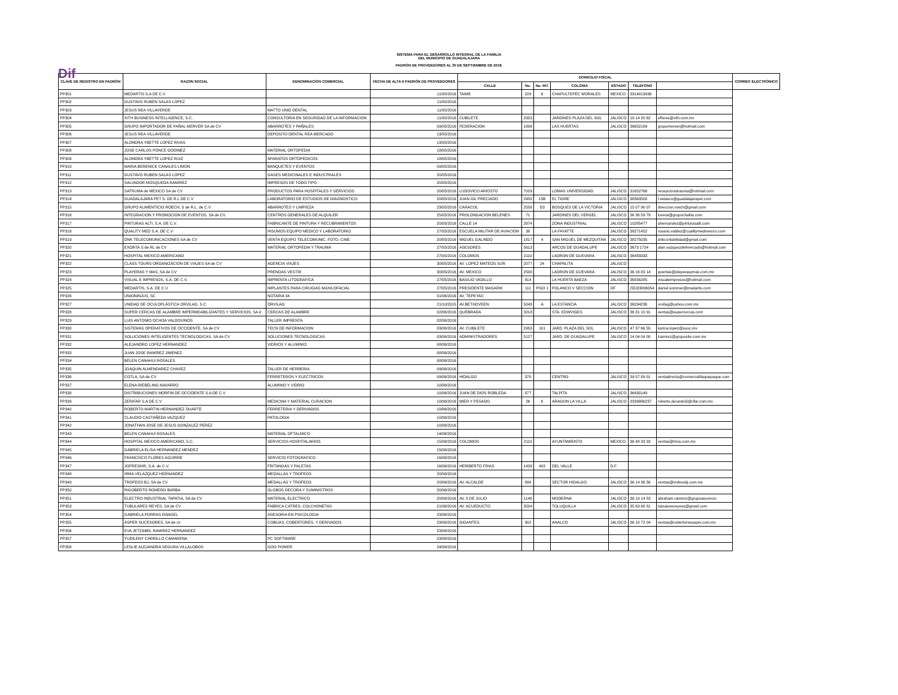Dif
SISTEMA PARA EL DESARROLLO INTEGRAL DE LA FAMILIA
DEL MUNICIPIO DE GUADALAJARA
PADRÓN DE PROVEEDORES AL 30 DE SEPTIEMBRE DE 2018.
| CLAVE DE REGISTRO EN PADRÓN | RAZON SOCIAL | DENOMINACIÓN COMERCIAL | FECHA DE ALTA A PADRÓN DE PROVEEDORES | DOMICILIO FISCAL | | | | | | | CORREO ELECTRÓNICO |
| --- | --- | --- | --- | --- | --- | --- | --- | --- | --- | --- | --- |
| | | | | CALLE | No. | No. INT. | COLONIA | ESTADO | TELEFONO | | |
| PP301 | MEDARTIS S.A DE C.V | | 11/05/2016 | TAIME | 229 | 6 | CHAPULTEPEC MORALES | MEXICO | 3314013936 | | |
| PP302 | GUSTAVO RUBEN SALAS LOPEZ | | 11/05/2016 | | | | | | | | |
| PP303 | JESUS REA VILLAVERDE | MATTO UNID DENTAL | 11/05/2016 | | | | | | | | |
| PP304 | XITH BUSINESS INTELLIGENCE, S.C. | CONSULTORIA EN SEGURIDAD DE LA INFORMACION | 11/05/2016 | CUBILETE | 2953 | | JARDINES PLAZA DEL SOL | JALISCO | 18 14 20 62 | eflores@xith.com.mx | |
| PP305 | GRUPO IMPORTADOR DE PAÑAL MERVER SA de CV | ABARROTES Y PAÑALES | 09/05/2016 | FEDERACION | 1806 | | LAS HUERTAS | JALISCO | 36652189 | grupomerver@hotmail.com | |
| PP306 | JESUS REA VILLAVERDE | DEPOSITO DENTAL REA MERCADO | 13/05/2016 | | | | | | | | |
| PP307 | ALONDRA YBETTE LOPEZ RIVAS | | 13/05/2016 | | | | | | | | |
| PP308 | JOSE CARLOS PONCE GODINEZ | MATERIAL ORTOPEDIA | 18/05/2016 | | | | | | | | |
| PP309 | ALONDRA YBETTE LOPEZ RUIZ | APARATOS ORTOPEDICOS | 18/05/2016 | | | | | | | | |
| PP310 | MARIA BERENICE CANALES LIMON | BANQUETES Y EVENTOS | 09/05/2016 | | | | | | | | |
| PP311 | GUSTAVO RUBEN SALAS LOPEZ | GASES MEDICINALES E INDUSTRIALES | 20/05/2016 | | | | | | | | |
| PP312 | SALVADOR MOSQUEDA RAMIREZ | IMPRESOS DE TODO TIPO | 20/05/2016 | | | | | | | | |
| PP313 | SATRUMA de MEXICO SA de CV | PRODUCTOS PARA HOSPITALES Y SERVICIOS | 20/05/2016 | LUDOVICO ARIOSTO | 7029 | | LOMAS UNIVERSIDAD | JALISCO | 31652766 | recepcionstrauma@hotmail.com | |
| PP314 | GUADALAJARA PET S. DE R.L DE C.V | LABORATORIO DE ESTUDIOS DE DIAGNOSTICO | 20/05/2016 | JUAN GIL PRECIADO | 2450 | 15B | EL TIGRE | JALISCO | 38363500 | l.velasco@guadalajarapet.com | |
| PP315 | GRUPO ALIMENTICIO ROECH, S de R.L. de C.V. | ABARROTES Y LIMPIEZA | 23/05/2016 | CARACOL | 2556 | D3 | BOSQUES DE LA VICTORIA | JALISCO | 15 07 90 07 | direccion.roech@gmail.com | |
| PP316 | INTEGRACION Y PROMOCION DE EVENTOS, SA de CV | CENTROS GENERALES DE ALQUILER | 25/05/2016 | PROLONGACION BELENES | 71 | | JARDINES DEL VERGEL | JALISCO | 36 36 59 79 | lorena@grupochalita.com | |
| PP317 | PINTURAS ALTI, S.A. DE C.V. | FABRICANTE DE PINTURA Y RECUBRIMIENTOS | 20/05/2016 | CALLE 14 | 2674 | | ZONA INDUSTRIAL | JALISCO | 10285477 | ahernandez@pinturasalti.com | |
| PP318 | QUALITY MED S.A. DE C.V | INSUMOS EQUIPO MEDICO Y LABORATORIO | 27/05/2016 | ESCUELA MILITAR DE AVIACION | 38 | | LA FAYATTE | JALISCO | 38271452 | rosario.valdez@cualitymedmexico.com | |
| PP319 | DNK TELECOMUNICACIONES SA de CV | VENTA EQUIPO TELECOMUNIC. FOTO. CINE | 20/05/2016 | MIGUEL GALINDO | 1817 | 4 | SAN MIGUEL DE MEZQUITAN | JALISCO | 38275035 | dnkcontabilidad@gmail.com | |
| PP320 | EXORTA S de RL de CV | MATERIAL ORTOPEDIA Y TRAUMA | 27/05/2016 | ASESORES | 5613 | | ARCOS DE GUADALUPE | JALISCO | 3673 1724 | alan.vazquezdelmercado@hotmail.com | |
| PP321 | HOSPITAL MEXICO AMERICANO | | 27/05/2016 | COLOMOS | 2110 | | LADRON DE GUEVARA | JALISCO | 36483333 | | |
| PP322 | CLASS TOURS ORGANIZACION DE VIAJES SA de CV | AGENCIA VIAJES | 30/05/2016 | AV. LOPEZ MATEOS SUR | 2077 | 24 | CHAPALITA | JALISCO | | | |
| PP323 | PLAYERAS Y MAS, SA de CV | PRENDAS VESTIR | 30/05/2016 | AV. MEXICO | 2500 | | LADRON DE GUEVARA | JALISCO | 36 16 83 14 | gventas@playerasymas.com.mx | |
| PP324 | VISUAL E IMPRESOS, S.A. DE C.V. | IMPRENTA LITOGRAFICA | 27/05/2016 | BASILIO VADILLO | 814 | | LA HUERTA BAEZA | JALISCO | 36556285 | visualeimpresos@hotmail.com | |
| PP325 | MEDARTIS, S.A. DE C.V. | IMPLANTES PARA CIRUGIAS MAXILOFACIAL | 27/05/2016 | PRESIDENTE MASARIK | 111 | PISO 1 | POLANCO V SECCION | DF | (55)33006054 | daniel.sommer@medartis.com | |
| PP326 | UNIONINJUS, SC | NOTARIA 34 | 01/06/2016 | AV. TEPEYAC | | | | | | | |
| PP327 | UNIDAD DE OCULOPLÁSTICA ORVILAG, S.C. | ORVILAG | 21/10/2015 | AV.BETHOVEEN | 5043 | A | LA ESTANCIA | JALISCO | 36294236 | orvilag@yahoo.com.mx | |
| PP328 | SUPER CERCAS DE ALAMBRE IMPERMEABILIZANTES Y SERVICIOS, SA d | CERCAS DE ALAMBRE | 02/06/2016 | QUEBRADA | 3218 | | STA. EDWVIGES | JALISCO | 36 31 10 91 | ventas@supercercas.com | |
| PP329 | LUIS ANTONIO OCHOA VALDOVINOS | TALLER IMPRENTA | 02/06/2016 | | | | | | | | |
| PP330 | SISTEMAS OPERATIVOS DE OCCIDENTE, SA de CV | TECN DE INFORMACION | 03/06/2016 | AV. CUBILETE | 2953 | 101 | JARD. PLAZA DEL SOL | JALISCO | 47 37 66 55 | karina.lopez@sooc.mx | |
| PP331 | SOLUCIONES INTELIGENTES TECNOLOGICAS, SA de CV | SOLUCIONES TECNOLOGICAS | 03/06/2016 | ADMINISTRADORES | 5127 | | JARD. DE GUADALUPE | JALISCO | 14 04 04 00 | lramirez@gruposite.com.mx | |
| PP332 | ALEJANDRO LOPEZ HERNANDEZ | VIDRIOS Y ALUMINIO | 08/06/2016 | | | | | | | | |
| PP333 | JUAN JOSE RAMIREZ JIMENEZ | | 08/06/2016 | | | | | | | | |
| PP334 | BELEN CANAHUI ROSALES | | 08/06/2016 | | | | | | | | |
| PP335 | JOAQUIN ALMENDAREZ CHAVEZ | TALLER DE HERRERIA | 09/06/2016 | | | | | | | | |
| PP336 | COTLA, SA de CV | FERRETEROS Y ELECTRICOS | 09/06/2016 | HIDALGO | 370 | | CENTRO | JALISCO | 39 57 89 01 | ventadirecta@comercialtlaquepaque.com | |
| PP337 | ELENA RIEBELING NAVARRO | ALUMINIO Y VIDRIO | 10/06/2016 | | | | | | | | |
| PP338 | DISTRIBUCIONES MORFIN DE OCCIDENTE S.A DE C.V | | 10/06/2016 | JUAN DE DIOS ROBLEDA | 877 | | TALPITA | JALISCO | 36430149 | | |
| PP339 | ZERIFAR S.A DE C.V | MEDICINA Y MATERIAL CURACION | 10/06/2016 | MIER Y PESADO | 26 | K | ARAGON LA VILLA | JALISCO | 3339886237 | roberto.durando3@rifar.com.mx | |
| PP340 | ROBERTO MARTIN HERNANDEZ DUARTE | FERRETERIA Y DERIVADOS | 10/06/2016 | | | | | | | | |
| PP341 | CLAUDIO CASTAÑEDA VAZQUEZ | PATOLOGIA | 10/06/2016 | | | | | | | | |
| PP342 | JONATHAN JOSE DE JESUS GONZALEZ PEREZ | | 10/06/2016 | | | | | | | | |
| PP343 | BELEN CANAHUI ROSALES | MATERIAL OFTALMICO | 14/06/2016 | | | | | | | | |
| PP344 | HOSPITAL MEXICO AMERICANO, S.C. | SERVICIOS HOSPITALARIOS | 15/06/2016 | COLOMOS | 2110 | | AYUNTAMIENTO | MEXICO | 36 48 33 33 | ventas@hma.com.mx | |
| PP345 | GABRIELA ELISA HERNANDEZ MENDEZ | | 15/06/2016 | | | | | | | | |
| PP346 | FRANCISCO FLORES AGUIRRE | SERVICIO FOTOGRAFICO | 16/06/2016 | | | | | | | | |
| PP347 | JOFRESKIR, S.A. de C.V. | FRITANGAS Y PALETAS | 16/06/2016 | HERIBERTO FRIAS | 1439 | 402 | DEL VALLE | D.F. | | | |
| PP348 | IRMA VELAZQUEZ HERNANDEZ | MEDALLAS Y TROFEOS | 20/06/2016 | | | | | | | | |
| PP349 | TROFEOS BJ, SA de CV | MEDALLAS Y TROFEOS | 20/06/2016 | AV. ALCALDE | 890 | | SECTOR HIDALGO | JALISCO | 36 14 36 56 | ventas@trofeosbj.com.mx | |
| PP350 | RIGOBERTO ROMERO BARBA | GLOBOS DECORA Y SUMINISTROS | 20/06/2016 | | | | | | | | |
| PP351 | ELECTRO INDUSTRIAL TAPATIA, SA de CV | MATERIAL ELECTRICO | 20/06/2016 | AV. 8 DE JULIO | 1146 | | MODERNA | JALISCO | 36 19 14 53 | abraham.ramirez@grupoascencio | |
| PP353 | TUBULARES REYES, SA de CV | FABRICA CATRES, COLCHONETAS | 21/06/2016 | AV. ACUEDUCTO | 3504 | | TOLUQUILLA | JALISCO | 35 63 68 81 | tubularesreyess@gmail.com | |
| PP354 | GABRIELA PORRAS RANGEL | ASESORIA EN PSICOLOGIA | 23/06/2016 | | | | | | | | |
| PP355 | ASPER SUCESORES, SA de cv | COBIJAS, COBERTORES, Y DERIVADOS | 23/06/2016 | GIGANTES | 302 | | ANALCO | JALISCO | 36 18 72 04 | ventas@cobertoresasper.com.mx | |
| PP356 | EVA JETZABEL RAMIREZ HERNANDEZ | | 23/06/2016 | | | | | | | | |
| PP357 | YUDILENY CARRILLO CAMARENA | PC SOFTWARE | 23/06/2016 | | | | | | | | |
| PP358 | LESLIE ALEJANDRA SEGURA VILLALOBOS | GOO POWER | 24/06/2016 | | | | | | | | |